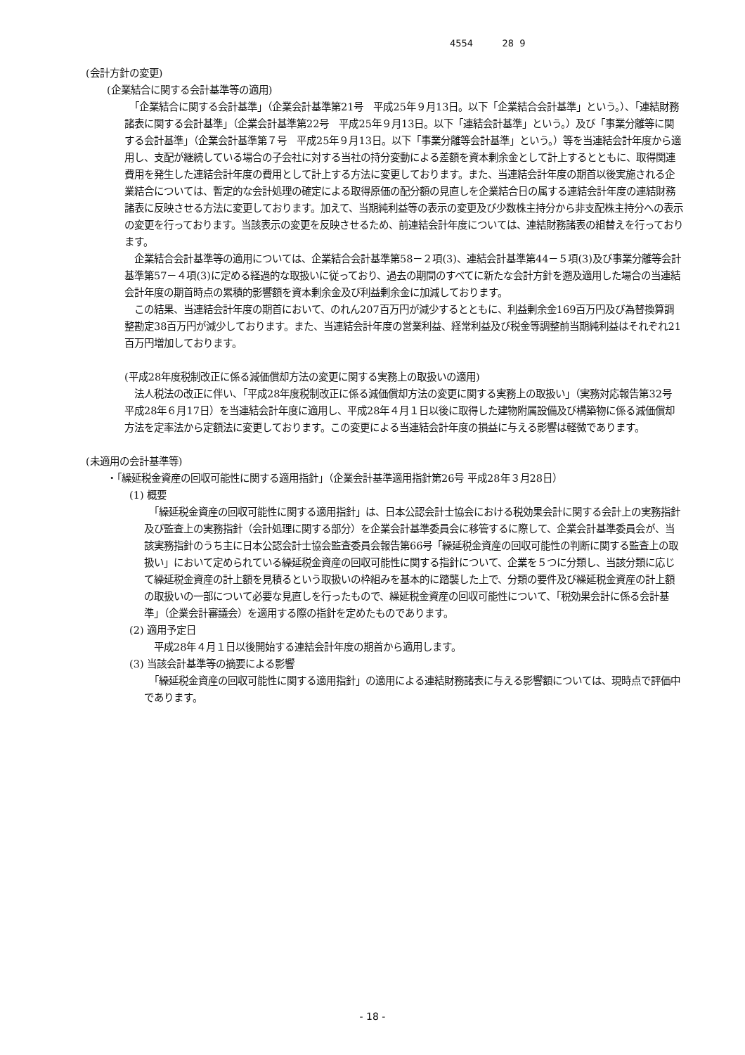4554 28 9
(会計方針の変更)
(企業結合に関する会計基準等の適用)
　「企業結合に関する会計基準」（企業会計基準第21号　平成25年９月13日。以下「企業結合会計基準」という。）、「連結財務諸表に関する会計基準」（企業会計基準第22号　平成25年９月13日。以下「連結会計基準」という。）及び「事業分離等に関する会計基準」（企業会計基準第７号　平成25年９月13日。以下「事業分離等会計基準」という。）等を当連結会計年度から適用し、支配が継続している場合の子会社に対する当社の持分変動による差額を資本剰余金として計上するとともに、取得関連費用を発生した連結会計年度の費用として計上する方法に変更しております。また、当連結会計年度の期首以後実施される企業結合については、暫定的な会計処理の確定による取得原価の配分額の見直しを企業結合日の属する連結会計年度の連結財務諸表に反映させる方法に変更しております。加えて、当期純利益等の表示の変更及び少数株主持分から非支配株主持分への表示の変更を行っております。当該表示の変更を反映させるため、前連結会計年度については、連結財務諸表の組替えを行っております。
　企業結合会計基準等の適用については、企業結合会計基準第58－２項(3)、連結会計基準第44－５項(3)及び事業分離等会計基準第57－４項(3)に定める経過的な取扱いに従っており、過去の期間のすべてに新たな会計方針を遡及適用した場合の当連結会計年度の期首時点の累積的影響額を資本剰余金及び利益剰余金に加減しております。
　この結果、当連結会計年度の期首において、のれん207百万円が減少するとともに、利益剰余金169百万円及び為替換算調整勘定38百万円が減少しております。また、当連結会計年度の営業利益、経常利益及び税金等調整前当期純利益はそれぞれ21百万円増加しております。
(平成28年度税制改正に係る減価償却方法の変更に関する実務上の取扱いの適用)
　法人税法の改正に伴い、「平成28年度税制改正に係る減価償却方法の変更に関する実務上の取扱い」（実務対応報告第32号 平成28年６月17日）を当連結会計年度に適用し、平成28年４月１日以後に取得した建物附属設備及び構築物に係る減価償却方法を定率法から定額法に変更しております。この変更による当連結会計年度の損益に与える影響は軽微であります。
(未適用の会計基準等)
・「繰延税金資産の回収可能性に関する適用指針」（企業会計基準適用指針第26号 平成28年３月28日）
(1) 概要
　「繰延税金資産の回収可能性に関する適用指針」は、日本公認会計士協会における税効果会計に関する会計上の実務指針及び監査上の実務指針（会計処理に関する部分）を企業会計基準委員会に移管するに際して、企業会計基準委員会が、当該実務指針のうち主に日本公認会計士協会監査委員会報告第66号「繰延税金資産の回収可能性の判断に関する監査上の取扱い」において定められている繰延税金資産の回収可能性に関する指針について、企業を５つに分類し、当該分類に応じて繰延税金資産の計上額を見積るという取扱いの枠組みを基本的に踏襲した上で、分類の要件及び繰延税金資産の計上額の取扱いの一部について必要な見直しを行ったもので、繰延税金資産の回収可能性について、「税効果会計に係る会計基準」（企業会計審議会）を適用する際の指針を定めたものであります。
(2) 適用予定日
　平成28年４月１日以後開始する連結会計年度の期首から適用します。
(3) 当該会計基準等の摘要による影響
　「繰延税金資産の回収可能性に関する適用指針」の適用による連結財務諸表に与える影響額については、現時点で評価中であります。
- 18 -